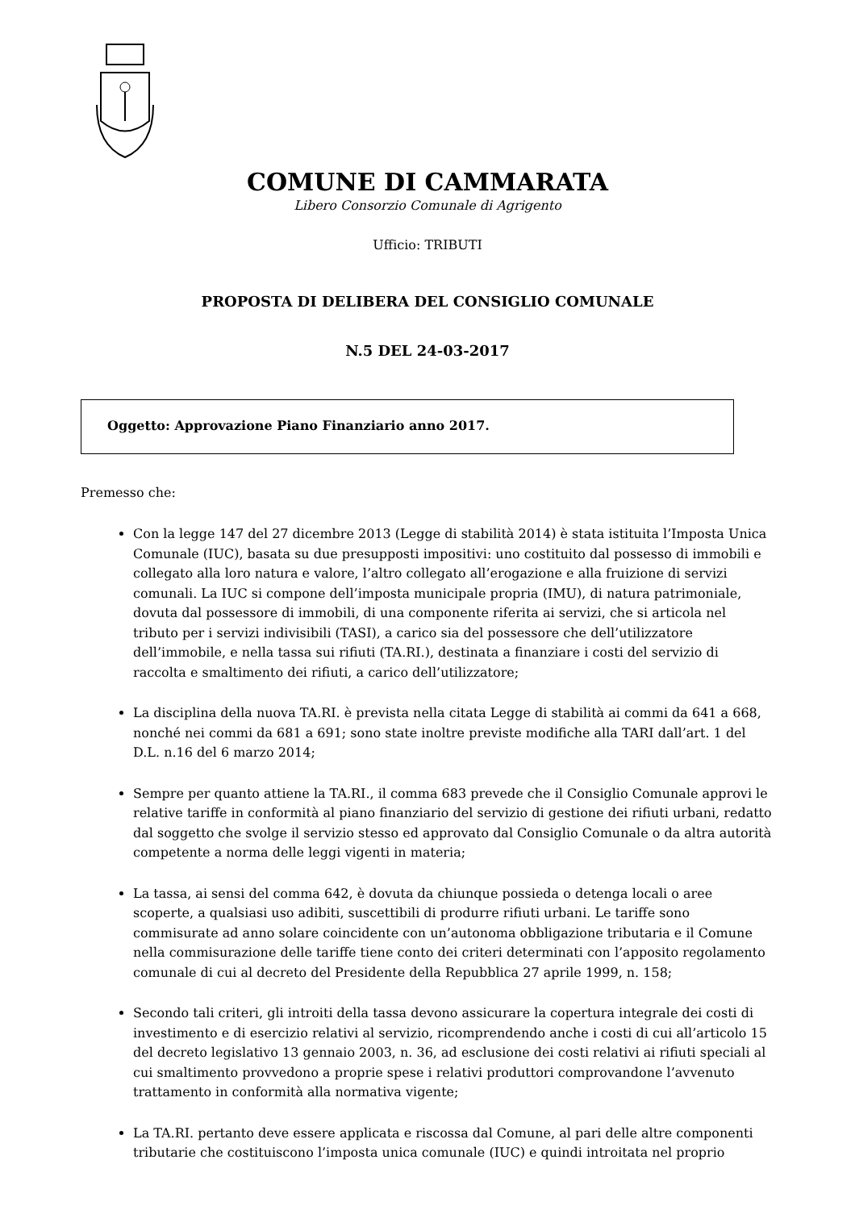COMUNE DI CAMMARATA
Libero Consorzio Comunale di Agrigento
Ufficio: TRIBUTI
PROPOSTA DI DELIBERA DEL CONSIGLIO COMUNALE
N.5 DEL 24-03-2017
Oggetto: Approvazione Piano Finanziario anno 2017.
Premesso che:
Con la legge 147 del 27 dicembre 2013 (Legge di stabilità 2014) è stata istituita l’Imposta Unica Comunale (IUC), basata su due presupposti impositivi: uno costituito dal possesso di immobili e collegato alla loro natura e valore, l’altro collegato all’erogazione e alla fruizione di servizi comunali. La IUC si compone dell’imposta municipale propria (IMU), di natura patrimoniale, dovuta dal possessore di immobili, di una componente riferita ai servizi, che si articola nel tributo per i servizi indivisibili (TASI), a carico sia del possessore che dell’utilizzatore dell’immobile, e nella tassa sui rifiuti (TA.RI.), destinata a finanziare i costi del servizio di raccolta e smaltimento dei rifiuti, a carico dell’utilizzatore;
La disciplina della nuova TA.RI. è prevista nella citata Legge di stabilità ai commi da 641 a 668, nonché nei commi da 681 a 691; sono state inoltre previste modifiche alla TARI dall’art. 1 del D.L. n.16 del 6 marzo 2014;
Sempre per quanto attiene la TA.RI., il comma 683 prevede che il Consiglio Comunale approvi le relative tariffe in conformità al piano finanziario del servizio di gestione dei rifiuti urbani, redatto dal soggetto che svolge il servizio stesso ed approvato dal Consiglio Comunale o da altra autorità competente a norma delle leggi vigenti in materia;
La tassa, ai sensi del comma 642, è dovuta da chiunque possieda o detenga locali o aree scoperte, a qualsiasi uso adibiti, suscettibili di produrre rifiuti urbani. Le tariffe sono commisurate ad anno solare coincidente con un’autonoma obbligazione tributaria e il Comune nella commisurazione delle tariffe tiene conto dei criteri determinati con l’apposito regolamento comunale di cui al decreto del Presidente della Repubblica 27 aprile 1999, n. 158;
Secondo tali criteri, gli introiti della tassa devono assicurare la copertura integrale dei costi di investimento e di esercizio relativi al servizio, ricomprendendo anche i costi di cui all’articolo 15 del decreto legislativo 13 gennaio 2003, n. 36, ad esclusione dei costi relativi ai rifiuti speciali al cui smaltimento provvedono a proprie spese i relativi produttori comprovandone l’avvenuto trattamento in conformità alla normativa vigente;
La TA.RI. pertanto deve essere applicata e riscossa dal Comune, al pari delle altre componenti tributarie che costituiscono l’imposta unica comunale (IUC) e quindi introitata nel proprio